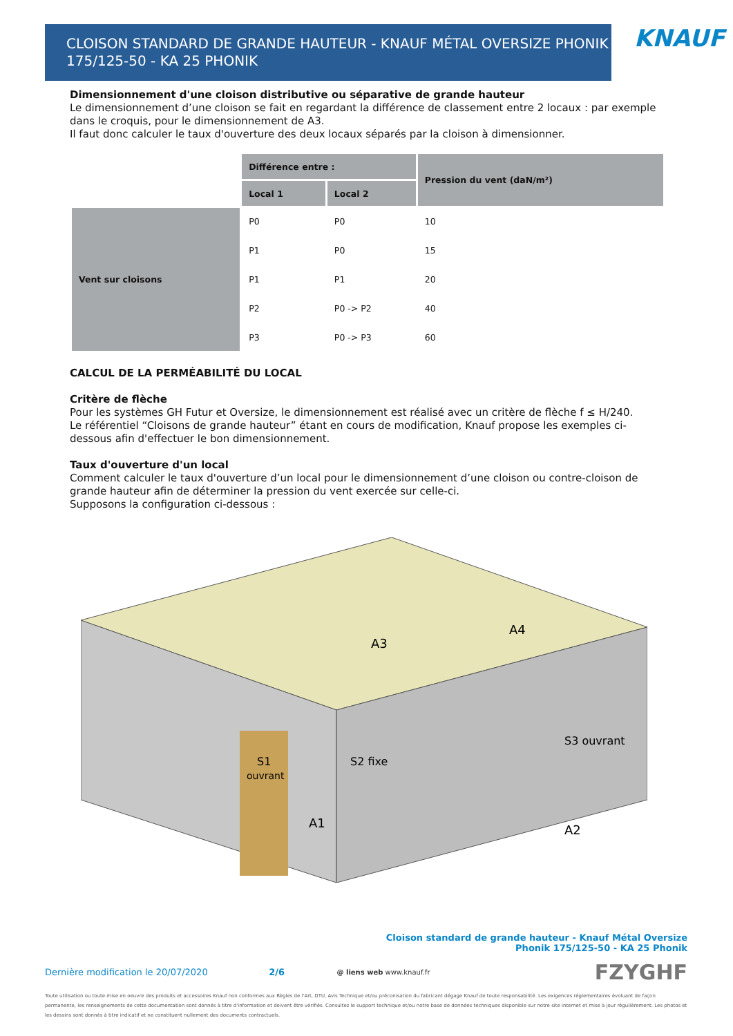CLOISON STANDARD DE GRANDE HAUTEUR - KNAUF MÉTAL OVERSIZE PHONIK
175/125-50 - KA 25 PHONIK
KNAUF
Dimensionnement d'une cloison distributive ou séparative de grande hauteur
Le dimensionnement d’une cloison se fait en regardant la différence de classement entre 2 locaux : par exemple dans le croquis, pour le dimensionnement de A3.
Il faut donc calculer le taux d'ouverture des deux locaux séparés par la cloison à dimensionner.
| | Différence entre : | | Pression du vent (daN/m²) |
| | Local 1 | Local 2 | |
| Vent sur cloisons | P0 | P0 | 10 |
| | P1 | P0 | 15 |
| | P1 | P1 | 20 |
| | P2 | P0 -> P2 | 40 |
| | P3 | P0 -> P3 | 60 |
CALCUL DE LA PERMÉABILITÉ DU LOCAL
Critère de flèche
Pour les systèmes GH Futur et Oversize, le dimensionnement est réalisé avec un critère de flèche f ≤ H/240.
Le référentiel “Cloisons de grande hauteur” étant en cours de modification, Knauf propose les exemples ci-dessous afin d'effectuer le bon dimensionnement.
Taux d'ouverture d'un local
Comment calculer le taux d'ouverture d’un local pour le dimensionnement d’une cloison ou contre-cloison de grande hauteur afin de déterminer la pression du vent exercée sur celle-ci.
Supposons la configuration ci-dessous :
S1
ouvrant
S2 fixe
S3 ouvrant
A1
A2
A3
A4
Cloison standard de grande hauteur - Knauf Métal Oversize
Phonik 175/125-50 - KA 25 Phonik
Dernière modification le 20/07/2020 2/6 @ liens web www.knauf.fr FZYGHF
Toute utilisation ou toute mise en oeuvre des produits et accessoires Knauf non conformes aux Règles de l'Art, DTU, Avis Technique et/ou préconisation du fabricant dégage Knauf de toute responsabilité. Les exigences réglementaires évoluant de façon permanente, les renseignements de cette documentation sont donnés à titre d'information et doivent être vérifiés. Consultez le support technique et/ou notre base de données techniques disponible sur notre site internet et mise à jour régulièrement. Les photos et les dessins sont donnés à titre indicatif et ne constituent nullement des documents contractuels.